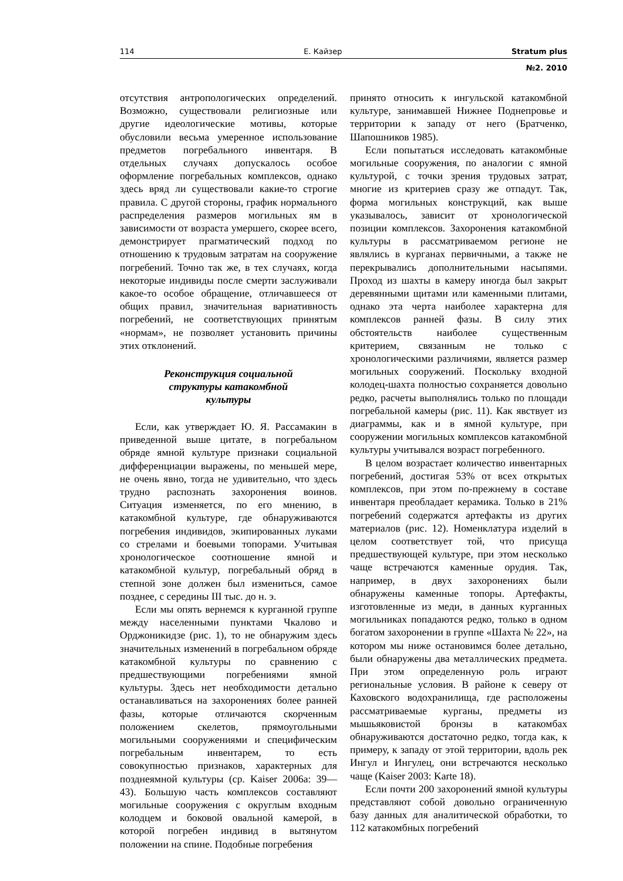114 Е. Кайзер Stratum plus
№2. 2010
отсутствия антропологических определений. Возможно, существовали религиозные или другие идеологические мотивы, которые обусловили весьма умеренное использование предметов погребального инвентаря. В отдельных случаях допускалось особое оформление погребальных комплексов, однако здесь вряд ли существовали какие-то строгие правила. С другой стороны, график нормального распределения размеров могильных ям в зависимости от возраста умершего, скорее всего, демонстрирует прагматический подход по отношению к трудовым затратам на сооружение погребений. Точно так же, в тех случаях, когда некоторые индивиды после смерти заслуживали какое-то особое обращение, отличавшееся от общих правил, значительная вариативность погребений, не соответствующих принятым «нормам», не позволяет установить причины этих отклонений.
Реконструкция социальной
структуры катакомбной
культуры
Если, как утверждает Ю. Я. Рассамакин в приведенной выше цитате, в погребальном обряде ямной культуре признаки социальной дифференциации выражены, по меньшей мере, не очень явно, тогда не удивительно, что здесь трудно распознать захоронения воинов. Ситуация изменяется, по его мнению, в катакомбной культуре, где обнаруживаются погребения индивидов, экипированных луками со стрелами и боевыми топорами. Учитывая хронологическое соотношение ямной и катакомбной культур, погребальный обряд в степной зоне должен был измениться, самое позднее, с середины III тыс. до н. э.
Если мы опять вернемся к курганной группе между населенными пунктами Чкалово и Орджоникидзе (рис. 1), то не обнаружим здесь значительных изменений в погребальном обряде катакомбной культуры по сравнению с предшествующими погребениями ямной культуры. Здесь нет необходимости детально останавливаться на захоронениях более ранней фазы, которые отличаются скорченным положением скелетов, прямоугольными могильными сооружениями и специфическим погребальным инвентарем, то есть совокупностью признаков, характерных для позднеямной культуры (ср. Kaiser 2006а: 39—43). Большую часть комплексов составляют могильные сооружения с округлым входным колодцем и боковой овальной камерой, в которой погребен индивид в вытянутом положении на спине. Подобные погребения
принято относить к ингульской катакомбной культуре, занимавшей Нижнее Поднепровье и территории к западу от него (Братченко, Шапошников 1985).
Если попытаться исследовать катакомбные могильные сооружения, по аналогии с ямной культурой, с точки зрения трудовых затрат, многие из критериев сразу же отпадут. Так, форма могильных конструкций, как выше указывалось, зависит от хронологической позиции комплексов. Захоронения катакомбной культуры в рассматриваемом регионе не являлись в курганах первичными, а также не перекрывались дополнительными насыпями. Проход из шахты в камеру иногда был закрыт деревянными щитами или каменными плитами, однако эта черта наиболее характерна для комплексов ранней фазы. В силу этих обстоятельств наиболее существенным критерием, связанным не только с хронологическими различиями, является размер могильных сооружений. Поскольку входной колодец-шахта полностью сохраняется довольно редко, расчеты выполнялись только по площади погребальной камеры (рис. 11). Как явствует из диаграммы, как и в ямной культуре, при сооружении могильных комплексов катакомбной культуры учитывался возраст погребенного.
В целом возрастает количество инвентарных погребений, достигая 53% от всех открытых комплексов, при этом по-прежнему в составе инвентаря преобладает керамика. Только в 21% погребений содержатся артефакты из других материалов (рис. 12). Номенклатура изделий в целом соответствует той, что присуща предшествующей культуре, при этом несколько чаще встречаются каменные орудия. Так, например, в двух захоронениях были обнаружены каменные топоры. Артефакты, изготовленные из меди, в данных курганных могильниках попадаются редко, только в одном богатом захоронении в группе «Шахта № 22», на котором мы ниже остановимся более детально, были обнаружены два металлических предмета. При этом определенную роль играют региональные условия. В районе к северу от Каховского водохранилища, где расположены рассматриваемые курганы, предметы из мышьяковистой бронзы в катакомбах обнаруживаются достаточно редко, тогда как, к примеру, к западу от этой территории, вдоль рек Ингул и Ингулец, они встречаются несколько чаще (Kaiser 2003: Karte 18).
Если почти 200 захоронений ямной культуры представляют собой довольно ограниченную базу данных для аналитической обработки, то 112 катакомбных погребений